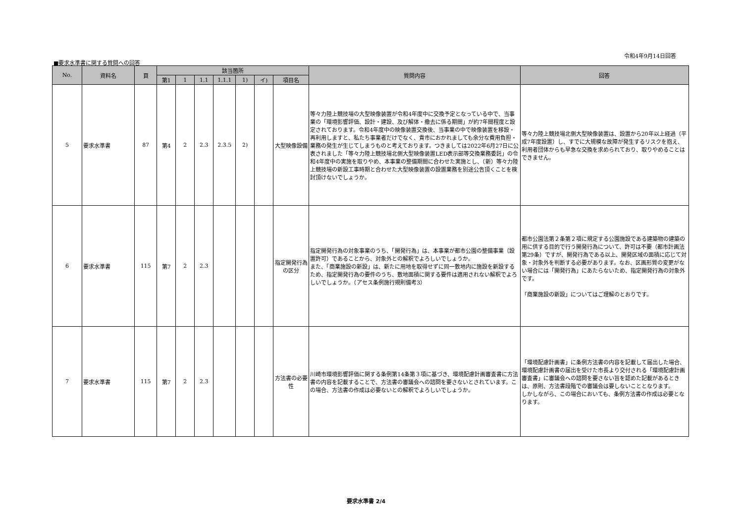令和4年9月14日回答
■要求水準書に関する質問への回答
| No. | 資料名 | 頁 | 該当箇所 | | | | | | | 質問内容 | 回答 |
| --- | --- | --- | --- | --- | --- | --- | --- | --- | --- | --- | --- |
| | | | 第1 | 1 | 1.1 | 1.1.1 | 1) | イ) | 項目名 | | |
| 5 | 要求水準書 | 87 | 第4 | 2 | 2.3 | 2.3.5 | 2) | | 大型映像設備 | 等々力陸上競技場の大型映像装置が令和4年度中に交換予定となっている中で、当事業の「環境影響評価、設計・建設、及び解体・撤去に係る期間」が約7年間程度と設定されております。令和4年度中の映像装置交換後、当事業の中で映像装置を移設・再利用しますと、私たち事業者だけでなく、貴市におかれましても余分な費用負担・業務の発生が生じてしまうものと考えております。つきましては2022年6月27日に公表されました「等々力陸上競技場北側大型映像装置LED表示部等交換業務委託」の令和4年度中の実施を取りやめ、本事業の整備期間に合わせた実施とし、（新）等々力陸上競技場の新設工事時期と合わせた大型映像装置の設置業務を別途公告頂くことを検討頂けないでしょうか。 | 等々力陸上競技場北側大型映像装置は、設置から20年以上経過（平成7年度設置）し、すでに大規模な故障が発生するリスクを抱え、利用者団体からも早急な交換を求められており、取りやめることはできません。 |
| 6 | 要求水準書 | 115 | 第7 | 2 | 2.3 | | | | 指定開発行為の区分 | 指定開発行為の対象事業のうち、「開発行為」は、本事業が都市公園の整備事業（設置許可）であることから、対象外との解釈でよろしいでしょうか。 また、「商業施設の新設」は、新たに用地を取得せずに同一敷地内に施設を新設するため、指定開発行為の要件のうち、敷地面積に関する要件は適用されない解釈でよろしいでしょうか。（アセス条例施行規則備考3） | 都市公園法第２条第２項に規定する公園施設である建築物の建築の用に供する目的で行う開発行為について、許可は不要（都市計画法第29条）ですが、開発行為である以上、開発区域の面積に応じて対象・対象外を判断する必要があります。なお、区画形質の変更がない場合には「開発行為」にあたらないため、指定開発行為の対象外です。 「商業施設の新設」についてはご理解のとおりです。 |
| 7 | 要求水準書 | 115 | 第7 | 2 | 2.3 | | | | 方法書の必要性 | 川崎市環境影響評価に関する条例第14条第３項に基づき、環境配慮計画審査書に方法書の内容を記載することで、方法書の審議会への諮問を要さないとされています。この場合、方法書の作成は必要ないとの解釈でよろしいでしょうか。 | 「環境配慮計画書」に条例方法書の内容を記載して届出した場合、環境配慮計画書の届出を受けた市長より交付される「環境配慮計画審査書」に審議会への諮問を要さない旨を認めた記載があるときは、原則、方法書段階での審議会は要しないこととなります。 しかしながら、この場合においても、条例方法書の作成は必要となります。 |
要求水準書 2/4